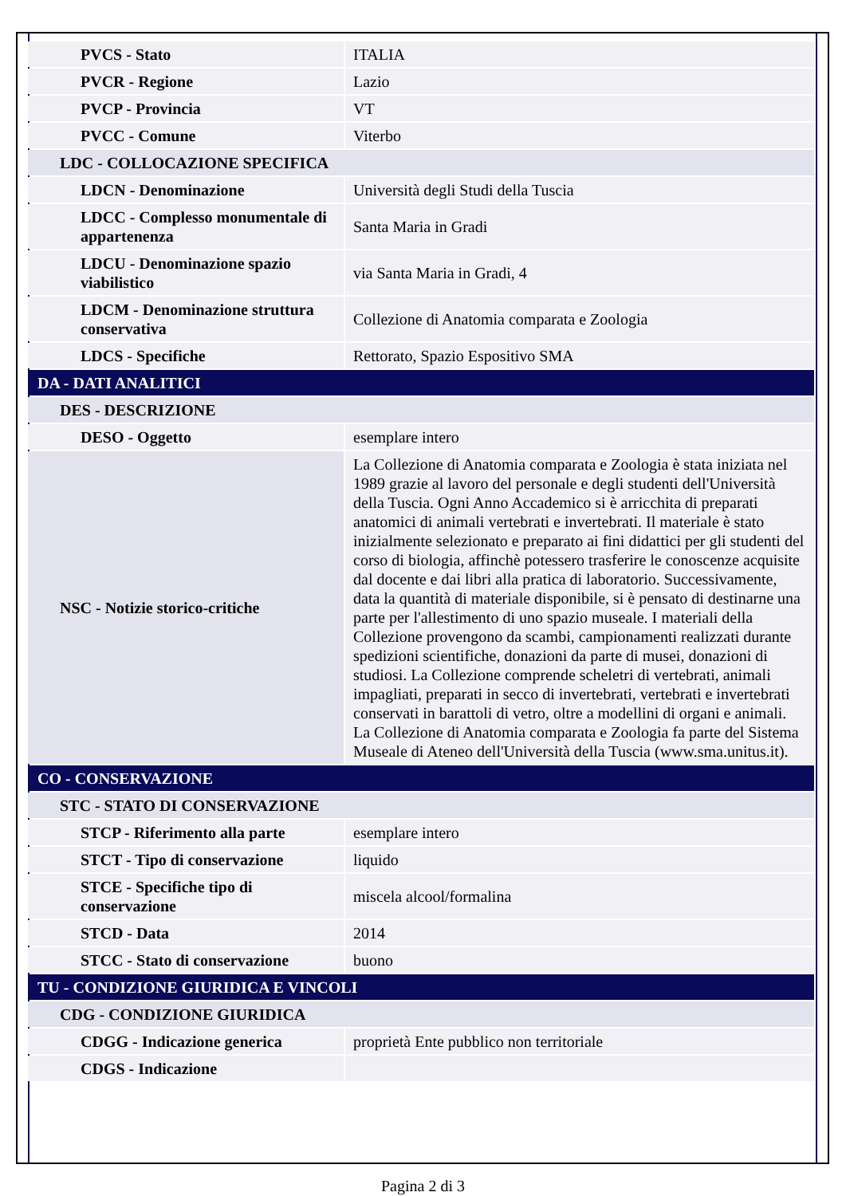| PVCS - Stato | ITALIA |
| PVCR - Regione | Lazio |
| PVCP - Provincia | VT |
| PVCC - Comune | Viterbo |
| LDC - COLLOCAZIONE SPECIFICA | |
| LDCN - Denominazione | Università degli Studi della Tuscia |
| LDCC - Complesso monumentale di appartenenza | Santa Maria in Gradi |
| LDCU - Denominazione spazio viabilistico | via Santa Maria in Gradi, 4 |
| LDCM - Denominazione struttura conservativa | Collezione di Anatomia comparata e Zoologia |
| LDCS - Specifiche | Rettorato, Spazio Espositivo SMA |
| DA - DATI ANALITICI | |
| DES - DESCRIZIONE | |
| DESO - Oggetto | esemplare intero |
| NSC - Notizie storico-critiche | La Collezione di Anatomia comparata e Zoologia è stata iniziata nel 1989 grazie al lavoro del personale e degli studenti dell'Università della Tuscia. Ogni Anno Accademico si è arricchita di preparati anatomici di animali vertebrati e invertebrati. Il materiale è stato inizialmente selezionato e preparato ai fini didattici per gli studenti del corso di biologia, affinchè potessero trasferire le conoscenze acquisite dal docente e dai libri alla pratica di laboratorio. Successivamente, data la quantità di materiale disponibile, si è pensato di destinarne una parte per l'allestimento di uno spazio museale. I materiali della Collezione provengono da scambi, campionamenti realizzati durante spedizioni scientifiche, donazioni da parte di musei, donazioni di studiosi. La Collezione comprende scheletri di vertebrati, animali impagliati, preparati in secco di invertebrati, vertebrati e invertebrati conservati in barattoli di vetro, oltre a modellini di organi e animali. La Collezione di Anatomia comparata e Zoologia fa parte del Sistema Museale di Ateneo dell'Università della Tuscia (www.sma.unitus.it). |
| CO - CONSERVAZIONE | |
| STC - STATO DI CONSERVAZIONE | |
| STCP - Riferimento alla parte | esemplare intero |
| STCT - Tipo di conservazione | liquido |
| STCE - Specifiche tipo di conservazione | miscela alcool/formalina |
| STCD - Data | 2014 |
| STCC - Stato di conservazione | buono |
| TU - CONDIZIONE GIURIDICA E VINCOLI | |
| CDG - CONDIZIONE GIURIDICA | |
| CDGG - Indicazione generica | proprietà Ente pubblico non territoriale |
| CDGS - Indicazione | |
Pagina 2 di 3